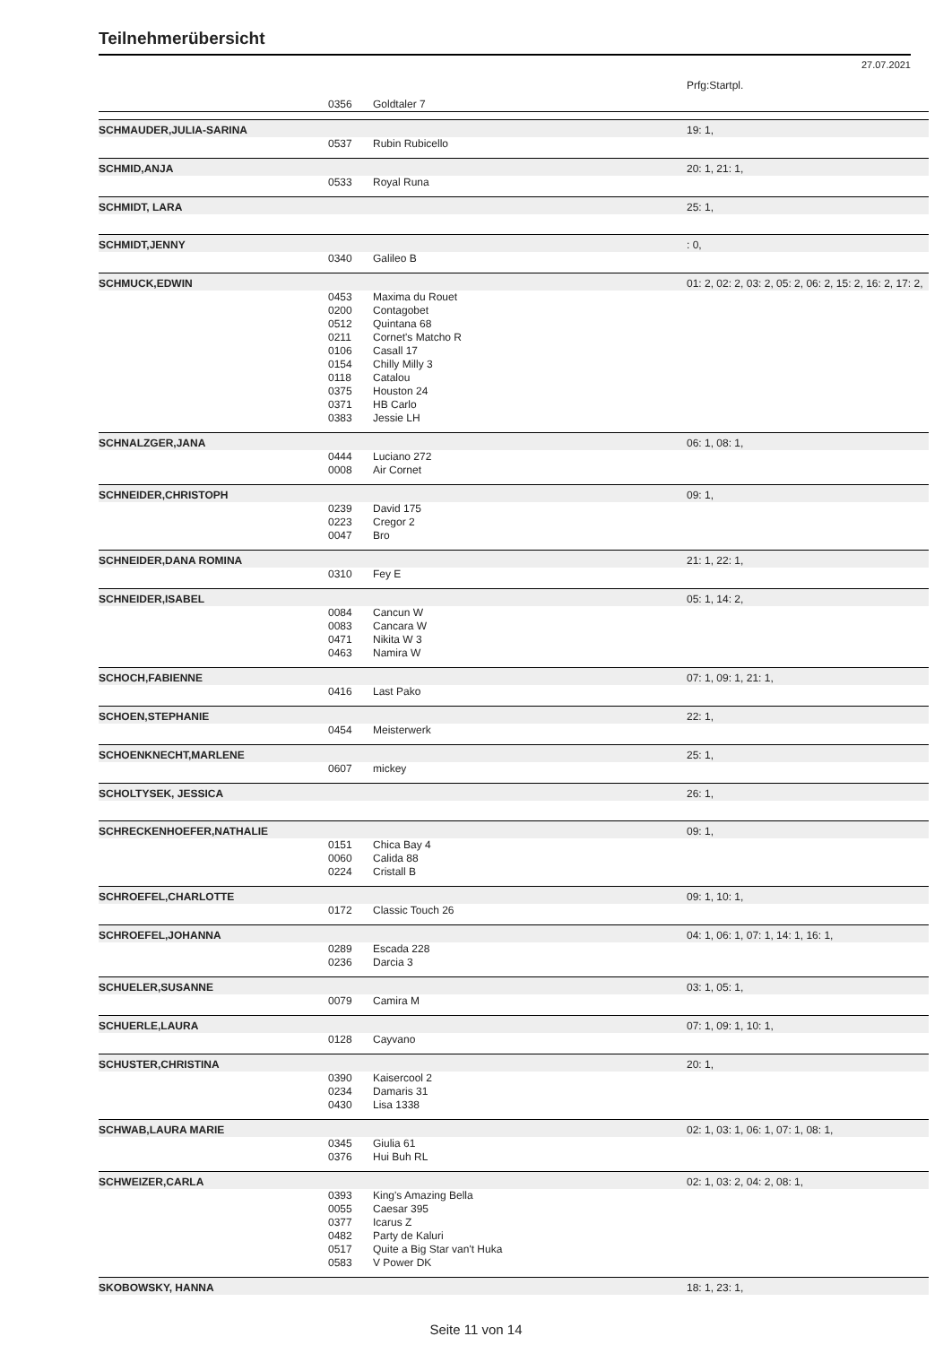Teilnehmerübersicht
27.07.2021
| | | | Prfg:Startpl. |
| | 0356 | Goldtaler 7 | |
| SCHMAUDER,JULIA-SARINA | | | 19: 1, |
| | 0537 | Rubin Rubicello | |
| SCHMID,ANJA | | | 20: 1, 21: 1, |
| | 0533 | Royal Runa | |
| SCHMIDT, LARA | | | 25: 1, |
| SCHMIDT,JENNY | | | : 0, |
| | 0340 | Galileo B | |
| SCHMUCK,EDWIN | | | 01: 2, 02: 2, 03: 2, 05: 2, 06: 2, 15: 2, 16: 2, 17: 2, |
| | 0453 0200 0512 0211 0106 0154 0118 0375 0371 0383 | Maxima du Rouet Contagobet Quintana 68 Cornet's Matcho R Casall 17 Chilly Milly 3 Catalou Houston 24 HB Carlo Jessie LH | |
| SCHNALZGER,JANA | | | 06: 1, 08: 1, |
| | 0444 0008 | Luciano 272 Air Cornet | |
| SCHNEIDER,CHRISTOPH | | | 09: 1, |
| | 0239 0223 0047 | David 175 Cregor 2 Bro | |
| SCHNEIDER,DANA ROMINA | | | 21: 1, 22: 1, |
| | 0310 | Fey E | |
| SCHNEIDER,ISABEL | | | 05: 1, 14: 2, |
| | 0084 0083 0471 0463 | Cancun W Cancara W Nikita W 3 Namira W | |
| SCHOCH,FABIENNE | | | 07: 1, 09: 1, 21: 1, |
| | 0416 | Last Pako | |
| SCHOEN,STEPHANIE | | | 22: 1, |
| | 0454 | Meisterwerk | |
| SCHOENKNECHT,MARLENE | | | 25: 1, |
| | 0607 | mickey | |
| SCHOLTYSEK, JESSICA | | | 26: 1, |
| SCHRECKENHOEFER,NATHALIE | | | 09: 1, |
| | 0151 0060 0224 | Chica Bay 4 Calida 88 Cristall B | |
| SCHROEFEL,CHARLOTTE | | | 09: 1, 10: 1, |
| | 0172 | Classic Touch 26 | |
| SCHROEFEL,JOHANNA | | | 04: 1, 06: 1, 07: 1, 14: 1, 16: 1, |
| | 0289 0236 | Escada 228 Darcia 3 | |
| SCHUELER,SUSANNE | | | 03: 1, 05: 1, |
| | 0079 | Camira M | |
| SCHUERLE,LAURA | | | 07: 1, 09: 1, 10: 1, |
| | 0128 | Cayvano | |
| SCHUSTER,CHRISTINA | | | 20: 1, |
| | 0390 0234 0430 | Kaisercool 2 Damaris 31 Lisa 1338 | |
| SCHWAB,LAURA MARIE | | | 02: 1, 03: 1, 06: 1, 07: 1, 08: 1, |
| | 0345 0376 | Giulia 61 Hui Buh RL | |
| SCHWEIZER,CARLA | | | 02: 1, 03: 2, 04: 2, 08: 1, |
| | 0393 0055 0377 0482 0517 0583 | King's Amazing Bella Caesar 395 Icarus Z Party de Kaluri Quite a Big Star van't Huka V Power DK | |
| SKOBOWSKY, HANNA | | | 18: 1, 23: 1, |
Seite 11 von 14